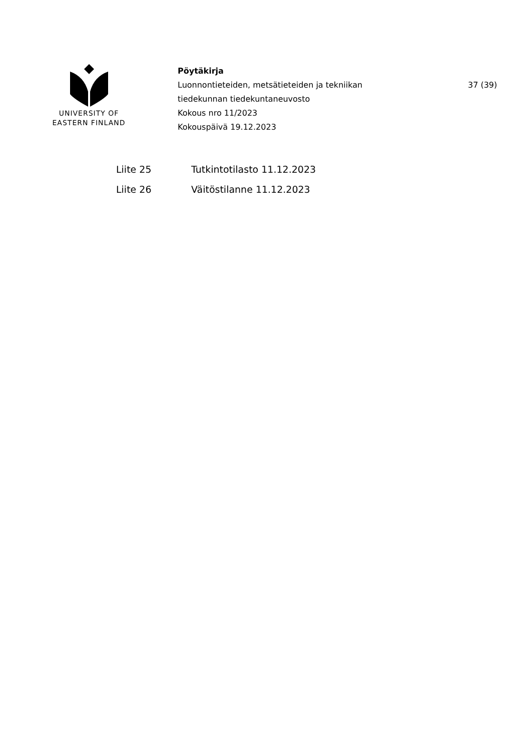UNIVERSITY OF
EASTERN FINLAND
Pöytäkirja
Luonnontieteiden, metsätieteiden ja tekniikan
tiedekunnan tiedekuntaneuvosto
Kokous nro 11/2023
Kokouspäivä 19.12.2023
37 (39)
| Liite 25 | Tutkintotilasto 11.12.2023 |
| Liite 26 | Väitöstilanne 11.12.2023 |